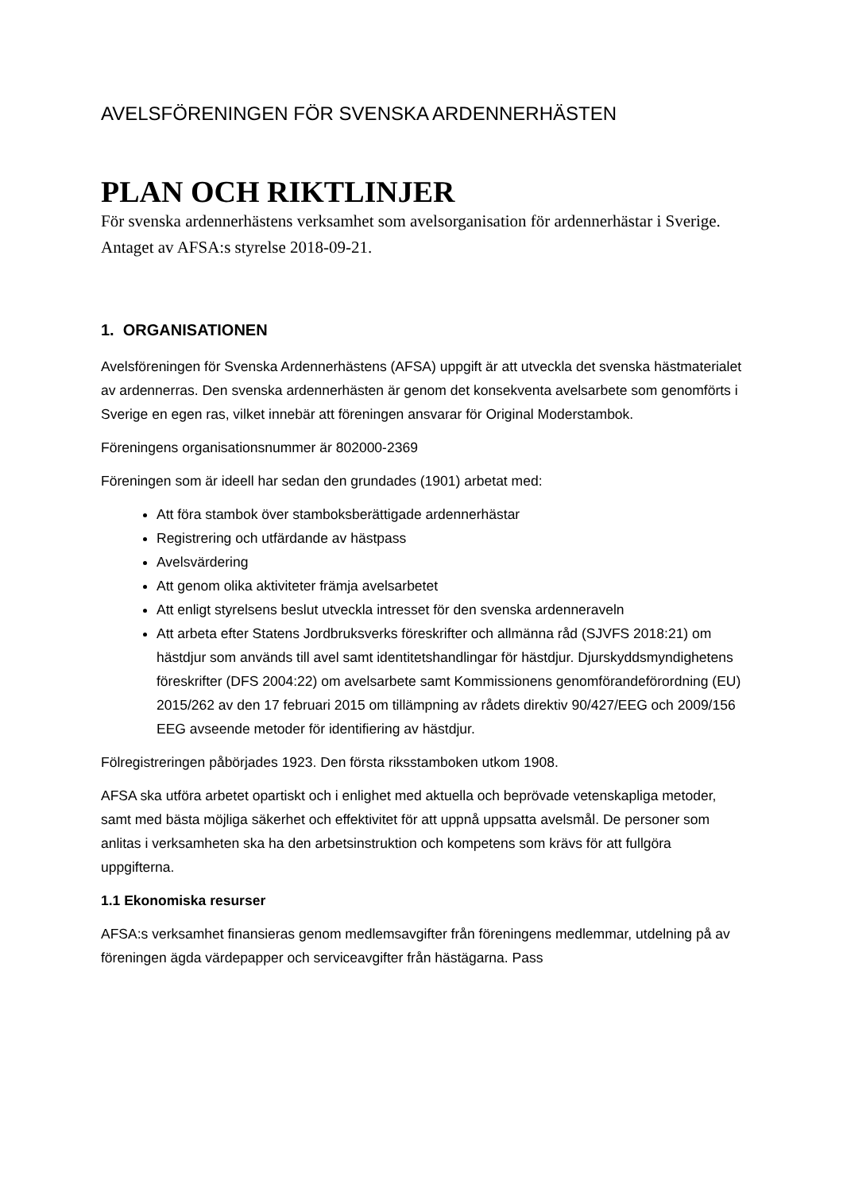AVELSFÖRENINGEN FÖR SVENSKA ARDENNERHÄSTEN
PLAN OCH RIKTLINJER
För svenska ardennerhästens verksamhet som avelsorganisation för ardennerhästar i Sverige. Antaget av AFSA:s styrelse 2018-09-21.
1. ORGANISATIONEN
Avelsföreningen för Svenska Ardennerhästens (AFSA) uppgift är att utveckla det svenska hästmaterialet av ardennerras. Den svenska ardennerhästen är genom det konsekventa avelsarbete som genomförts i Sverige en egen ras, vilket innebär att föreningen ansvarar för Original Moderstambok.
Föreningens organisationsnummer är 802000-2369
Föreningen som är ideell har sedan den grundades (1901) arbetat med:
Att föra stambok över stamboksberättigade ardennerhästar
Registrering och utfärdande av hästpass
Avelsvärdering
Att genom olika aktiviteter främja avelsarbetet
Att enligt styrelsens beslut utveckla intresset för den svenska ardenneraveln
Att arbeta efter Statens Jordbruksverks föreskrifter och allmänna råd (SJVFS 2018:21) om hästdjur som används till avel samt identitetshandlingar för hästdjur. Djurskyddsmyndighetens föreskrifter (DFS 2004:22) om avelsarbete samt Kommissionens genomförandeförordning (EU) 2015/262 av den 17 februari 2015 om tillämpning av rådets direktiv 90/427/EEG och 2009/156 EEG avseende metoder för identifiering av hästdjur.
Fölregistreringen påbörjades 1923. Den första riksstamboken utkom 1908.
AFSA ska utföra arbetet opartiskt och i enlighet med aktuella och beprövade vetenskapliga metoder, samt med bästa möjliga säkerhet och effektivitet för att uppnå uppsatta avelsmål. De personer som anlitas i verksamheten ska ha den arbetsinstruktion och kompetens som krävs för att fullgöra uppgifterna.
1.1 Ekonomiska resurser
AFSA:s verksamhet finansieras genom medlemsavgifter från föreningens medlemmar, utdelning på av föreningen ägda värdepapper och serviceavgifter från hästägarna. Pass